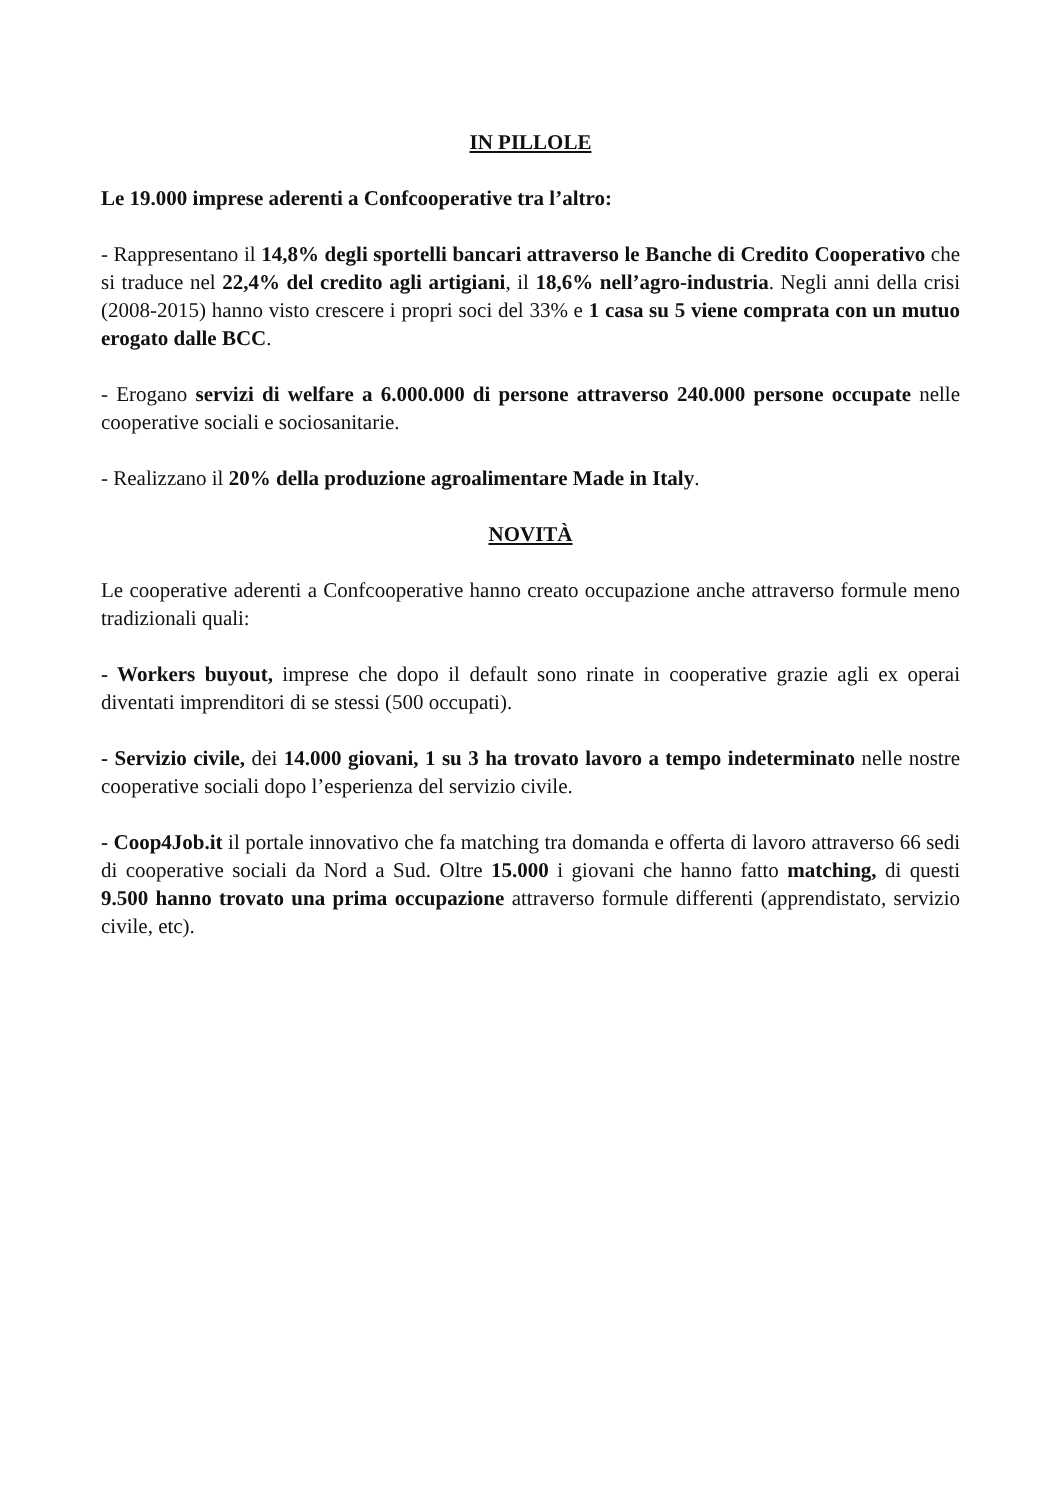IN PILLOLE
Le 19.000 imprese aderenti a Confcooperative tra l’altro:
- Rappresentano il 14,8% degli sportelli bancari attraverso le Banche di Credito Cooperativo che si traduce nel 22,4% del credito agli artigiani, il 18,6% nell’agro-industria. Negli anni della crisi (2008-2015) hanno visto crescere i propri soci del 33% e 1 casa su 5 viene comprata con un mutuo erogato dalle BCC.
- Erogano servizi di welfare a 6.000.000 di persone attraverso 240.000 persone occupate nelle cooperative sociali e sociosanitarie.
- Realizzano il 20% della produzione agroalimentare Made in Italy.
NOVITÀ
Le cooperative aderenti a Confcooperative hanno creato occupazione anche attraverso formule meno tradizionali quali:
- Workers buyout, imprese che dopo il default sono rinate in cooperative grazie agli ex operai diventati imprenditori di se stessi (500 occupati).
- Servizio civile, dei 14.000 giovani, 1 su 3 ha trovato lavoro a tempo indeterminato nelle nostre cooperative sociali dopo l’esperienza del servizio civile.
- Coop4Job.it il portale innovativo che fa matching tra domanda e offerta di lavoro attraverso 66 sedi di cooperative sociali da Nord a Sud. Oltre 15.000 i giovani che hanno fatto matching, di questi 9.500 hanno trovato una prima occupazione attraverso formule differenti (apprendistato, servizio civile, etc).